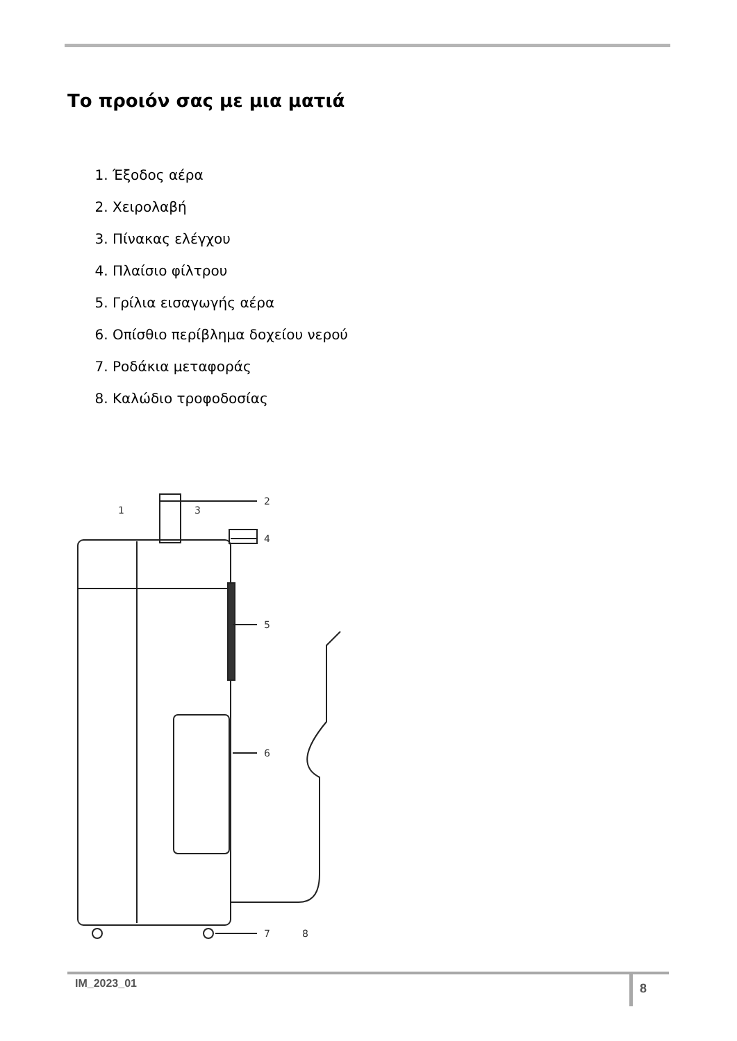Το προιόν σας με μια ματιά
1. Έξοδος αέρα
2. Χειρολαβή
3. Πίνακας ελέγχου
4. Πλαίσιο φίλτρου
5. Γρίλια εισαγωγής αέρα
6. Οπίσθιο περίβλημα δοχείου νερού
7. Ροδάκια μεταφοράς
8. Καλώδιο τροφοδοσίας
1
3
2
4
5
6
7
8
IM_2023_01 8